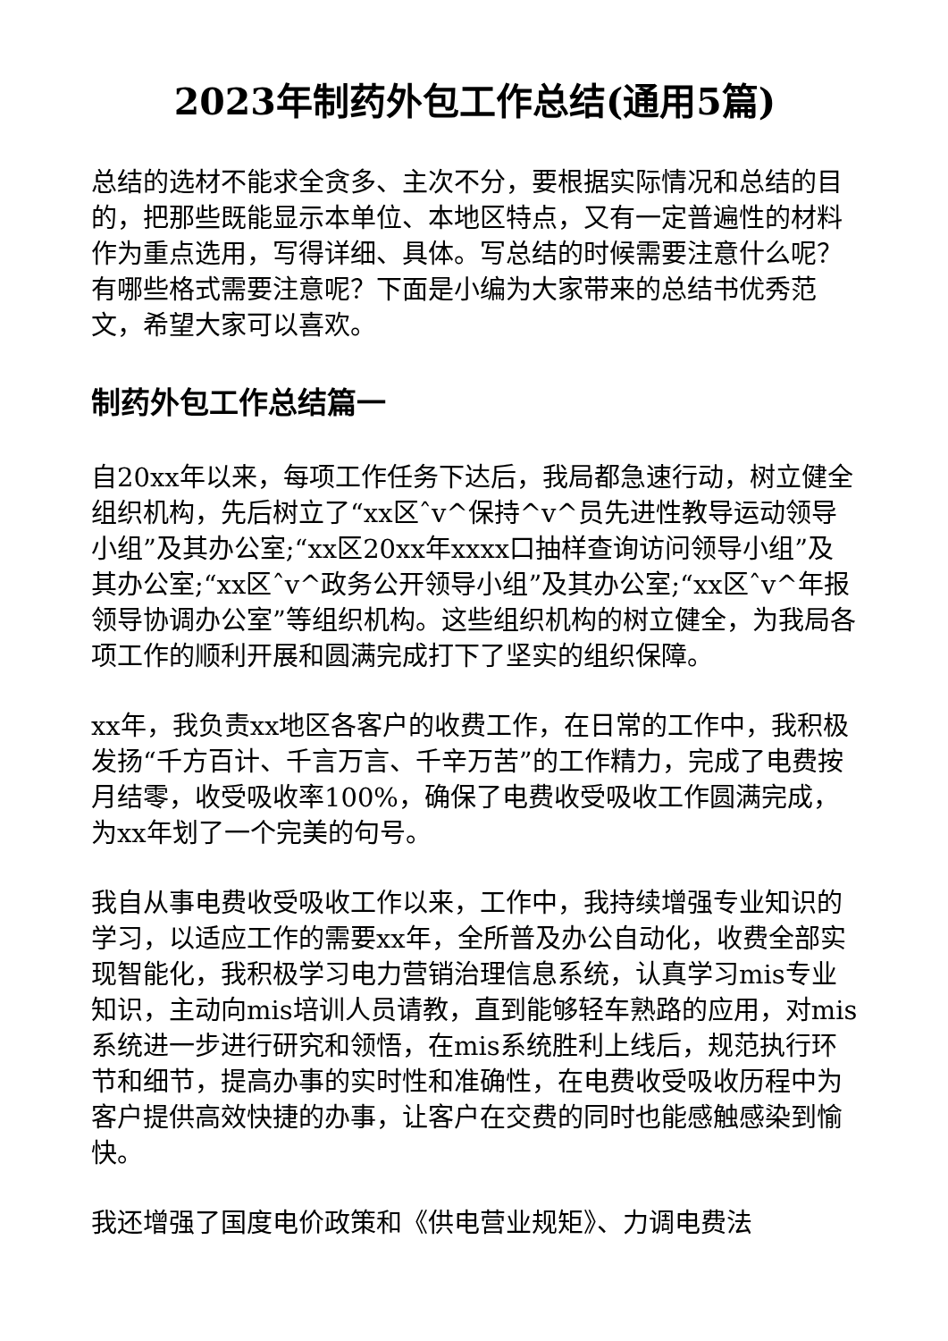2023年制药外包工作总结(通用5篇)
总结的选材不能求全贪多、主次不分，要根据实际情况和总结的目的，把那些既能显示本单位、本地区特点，又有一定普遍性的材料作为重点选用，写得详细、具体。写总结的时候需要注意什么呢？有哪些格式需要注意呢？下面是小编为大家带来的总结书优秀范文，希望大家可以喜欢。
制药外包工作总结篇一
自20xx年以来，每项工作任务下达后，我局都急速行动，树立健全组织机构，先后树立了“xx区ˆv^保持^v^员先进性教导运动领导小组”及其办公室;“xx区20xx年xxxx口抽样查询访问领导小组”及其办公室;“xx区ˆv^政务公开领导小组”及其办公室;“xx区ˆv^年报领导协调办公室”等组织机构。这些组织机构的树立健全，为我局各项工作的顺利开展和圆满完成打下了坚实的组织保障。
xx年，我负责xx地区各客户的收费工作，在日常的工作中，我积极发扬“千方百计、千言万言、千辛万苦”的工作精力，完成了电费按月结零，收受吸收率100%，确保了电费收受吸收工作圆满完成，为xx年划了一个完美的句号。
我自从事电费收受吸收工作以来，工作中，我持续增强专业知识的学习，以适应工作的需要xx年，全所普及办公自动化，收费全部实现智能化，我积极学习电力营销治理信息系统，认真学习mis专业知识，主动向mis培训人员请教，直到能够轻车熟路的应用，对mis系统进一步进行研究和领悟，在mis系统胜利上线后，规范执行环节和细节，提高办事的实时性和准确性，在电费收受吸收历程中为客户提供高效快捷的办事，让客户在交费的同时也能感触感染到愉快。
我还增强了国度电价政策和《供电营业规矩》、力调电费法